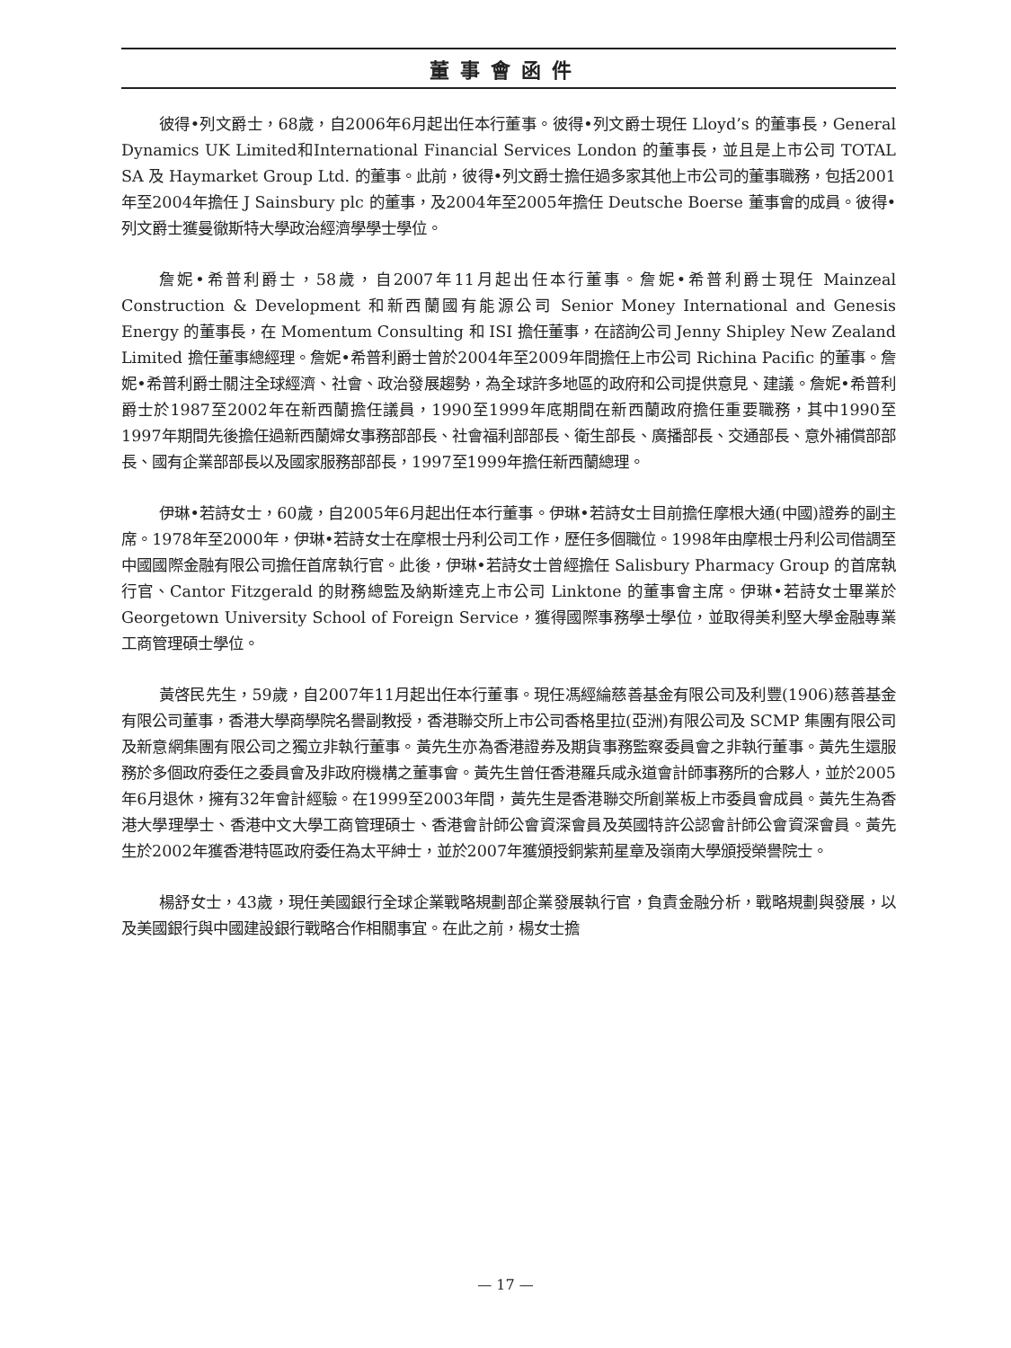董事會函件
彼得•列文爵士，68歲，自2006年6月起出任本行董事。彼得•列文爵士現任 Lloyd’s 的董事長，General Dynamics UK Limited和International Financial Services London 的董事長，並且是上市公司 TOTAL SA 及 Haymarket Group Ltd. 的董事。此前，彼得•列文爵士擔任過多家其他上市公司的董事職務，包括2001年至2004年擔任 J Sainsbury plc 的董事，及2004年至2005年擔任 Deutsche Boerse 董事會的成員。彼得•列文爵士獲曼徹斯特大學政治經濟學學士學位。
詹妮•希普利爵士，58歲，自2007年11月起出任本行董事。詹妮•希普利爵士現任 Mainzeal Construction & Development 和新西蘭國有能源公司 Senior Money International and Genesis Energy 的董事長，在 Momentum Consulting 和 ISI 擔任董事，在諮詢公司 Jenny Shipley New Zealand Limited 擔任董事總經理。詹妮•希普利爵士曾於2004年至2009年間擔任上市公司 Richina Pacific 的董事。詹妮•希普利爵士關注全球經濟、社會、政治發展趨勢，為全球許多地區的政府和公司提供意見、建議。詹妮•希普利爵士於1987至2002年在新西蘭擔任議員，1990至1999年底期間在新西蘭政府擔任重要職務，其中1990至1997年期間先後擔任過新西蘭婦女事務部部長、社會福利部部長、衛生部長、廣播部長、交通部長、意外補償部部長、國有企業部部長以及國家服務部部長，1997至1999年擔任新西蘭總理。
伊琳•若詩女士，60歲，自2005年6月起出任本行董事。伊琳•若詩女士目前擔任摩根大通(中國)證券的副主席。1978年至2000年，伊琳•若詩女士在摩根士丹利公司工作，歷任多個職位。1998年由摩根士丹利公司借調至中國國際金融有限公司擔任首席執行官。此後，伊琳•若詩女士曾經擔任 Salisbury Pharmacy Group 的首席執行官、Cantor Fitzgerald 的財務總監及納斯達克上市公司 Linktone 的董事會主席。伊琳•若詩女士畢業於 Georgetown University School of Foreign Service，獲得國際事務學士學位，並取得美利堅大學金融專業工商管理碩士學位。
黃啓民先生，59歲，自2007年11月起出任本行董事。現任馮經綸慈善基金有限公司及利豐(1906)慈善基金有限公司董事，香港大學商學院名譽副教授，香港聯交所上市公司香格里拉(亞洲)有限公司及 SCMP 集團有限公司及新意網集團有限公司之獨立非執行董事。黃先生亦為香港證券及期貨事務監察委員會之非執行董事。黃先生還服務於多個政府委任之委員會及非政府機構之董事會。黃先生曾任香港羅兵咸永道會計師事務所的合夥人，並於2005年6月退休，擁有32年會計經驗。在1999至2003年間，黃先生是香港聯交所創業板上市委員會成員。黃先生為香港大學理學士、香港中文大學工商管理碩士、香港會計師公會資深會員及英國特許公認會計師公會資深會員。黃先生於2002年獲香港特區政府委任為太平紳士，並於2007年獲頒授銅紫荊星章及嶺南大學頒授榮譽院士。
楊舒女士，43歲，現任美國銀行全球企業戰略規劃部企業發展執行官，負責金融分析，戰略規劃與發展，以及美國銀行與中國建設銀行戰略合作相關事宜。在此之前，楊女士擔
— 17 —